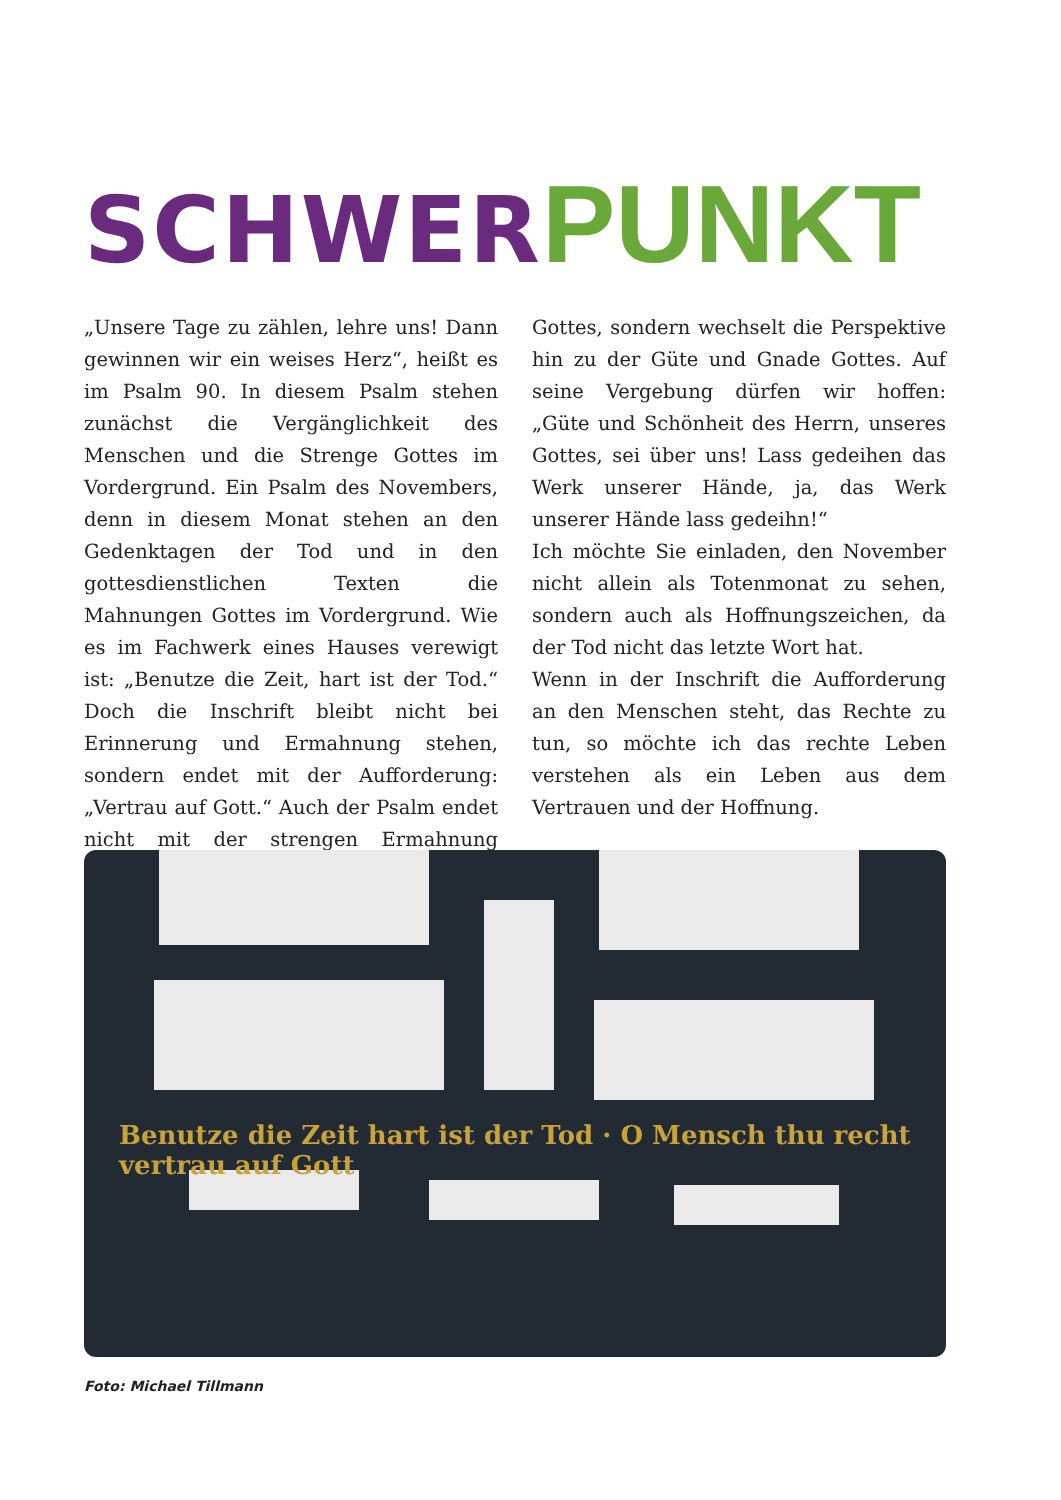SCHWER PUNKT
„Unsere Tage zu zählen, lehre uns! Dann gewinnen wir ein weises Herz“, heißt es im Psalm 90. In diesem Psalm stehen zunächst die Vergänglichkeit des Menschen und die Strenge Gottes im Vordergrund. Ein Psalm des Novembers, denn in diesem Monat stehen an den Gedenktagen der Tod und in den gottesdienstlichen Texten die Mahnungen Gottes im Vordergrund. Wie es im Fachwerk eines Hauses verewigt ist: „Benutze die Zeit, hart ist der Tod.“ Doch die Inschrift bleibt nicht bei Erinnerung und Ermahnung stehen, sondern endet mit der Aufforderung: „Vertrau auf Gott.“ Auch der Psalm endet nicht mit der strengen Ermahnung Gottes, sondern wechselt die Perspektive hin zu der Güte und Gnade Gottes. Auf seine Vergebung dürfen wir hoffen: „Güte und Schönheit des Herrn, unseres Gottes, sei über uns! Lass gedeihen das Werk unserer Hände, ja, das Werk unserer Hände lass gedeihn!“
Ich möchte Sie einladen, den November nicht allein als Totenmonat zu sehen, sondern auch als Hoffnungszeichen, da der Tod nicht das letzte Wort hat.
Wenn in der Inschrift die Aufforderung an den Menschen steht, das Rechte zu tun, so möchte ich das rechte Leben verstehen als ein Leben aus dem Vertrauen und der Hoffnung.
Benutze die Zeit hart ist der Tod · O Mensch thu recht vertrau auf Gott
Foto: Michael Tillmann